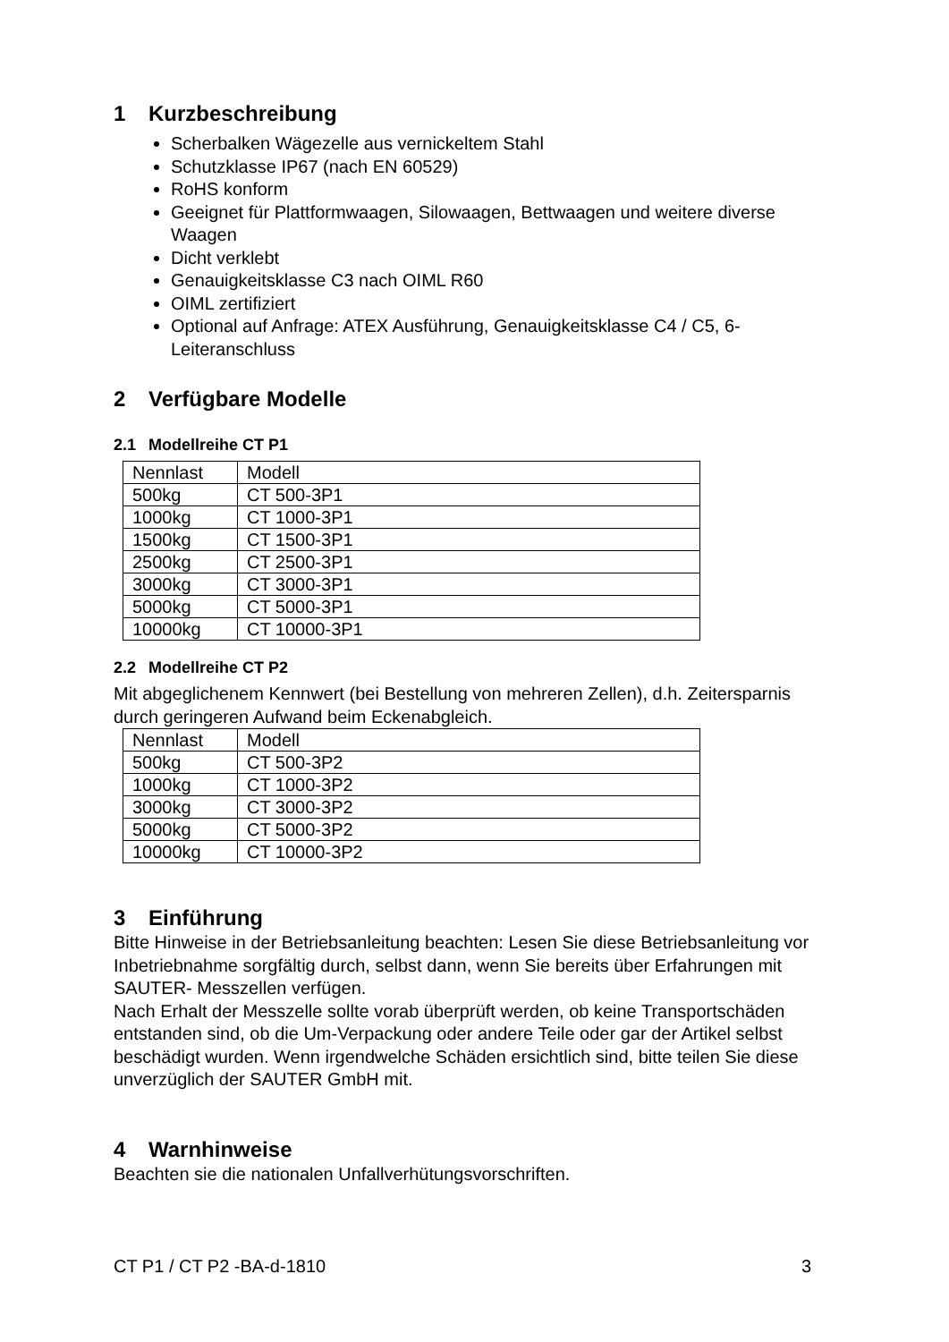1 Kurzbeschreibung
Scherbalken Wägezelle aus vernickeltem Stahl
Schutzklasse IP67 (nach EN 60529)
RoHS konform
Geeignet für Plattformwaagen, Silowaagen, Bettwaagen und weitere diverse Waagen
Dicht verklebt
Genauigkeitsklasse C3 nach OIML R60
OIML zertifiziert
Optional auf Anfrage: ATEX Ausführung, Genauigkeitsklasse C4 / C5, 6-Leiteranschluss
2 Verfügbare Modelle
2.1 Modellreihe CT P1
| Nennlast | Modell |
| 500kg | CT 500-3P1 |
| 1000kg | CT 1000-3P1 |
| 1500kg | CT 1500-3P1 |
| 2500kg | CT 2500-3P1 |
| 3000kg | CT 3000-3P1 |
| 5000kg | CT 5000-3P1 |
| 10000kg | CT 10000-3P1 |
2.2 Modellreihe CT P2
Mit abgeglichenem Kennwert (bei Bestellung von mehreren Zellen), d.h. Zeitersparnis durch geringeren Aufwand beim Eckenabgleich.
| Nennlast | Modell |
| 500kg | CT 500-3P2 |
| 1000kg | CT 1000-3P2 |
| 3000kg | CT 3000-3P2 |
| 5000kg | CT 5000-3P2 |
| 10000kg | CT 10000-3P2 |
3 Einführung
Bitte Hinweise in der Betriebsanleitung beachten: Lesen Sie diese Betriebsanleitung vor Inbetriebnahme sorgfältig durch, selbst dann, wenn Sie bereits über Erfahrungen mit SAUTER- Messzellen verfügen.
Nach Erhalt der Messzelle sollte vorab überprüft werden, ob keine Transportschäden entstanden sind, ob die Um-Verpackung oder andere Teile oder gar der Artikel selbst beschädigt wurden. Wenn irgendwelche Schäden ersichtlich sind, bitte teilen Sie diese unverzüglich der SAUTER GmbH mit.
4 Warnhinweise
Beachten sie die nationalen Unfallverhütungsvorschriften.
CT P1 / CT P2 -BA-d-1810 3